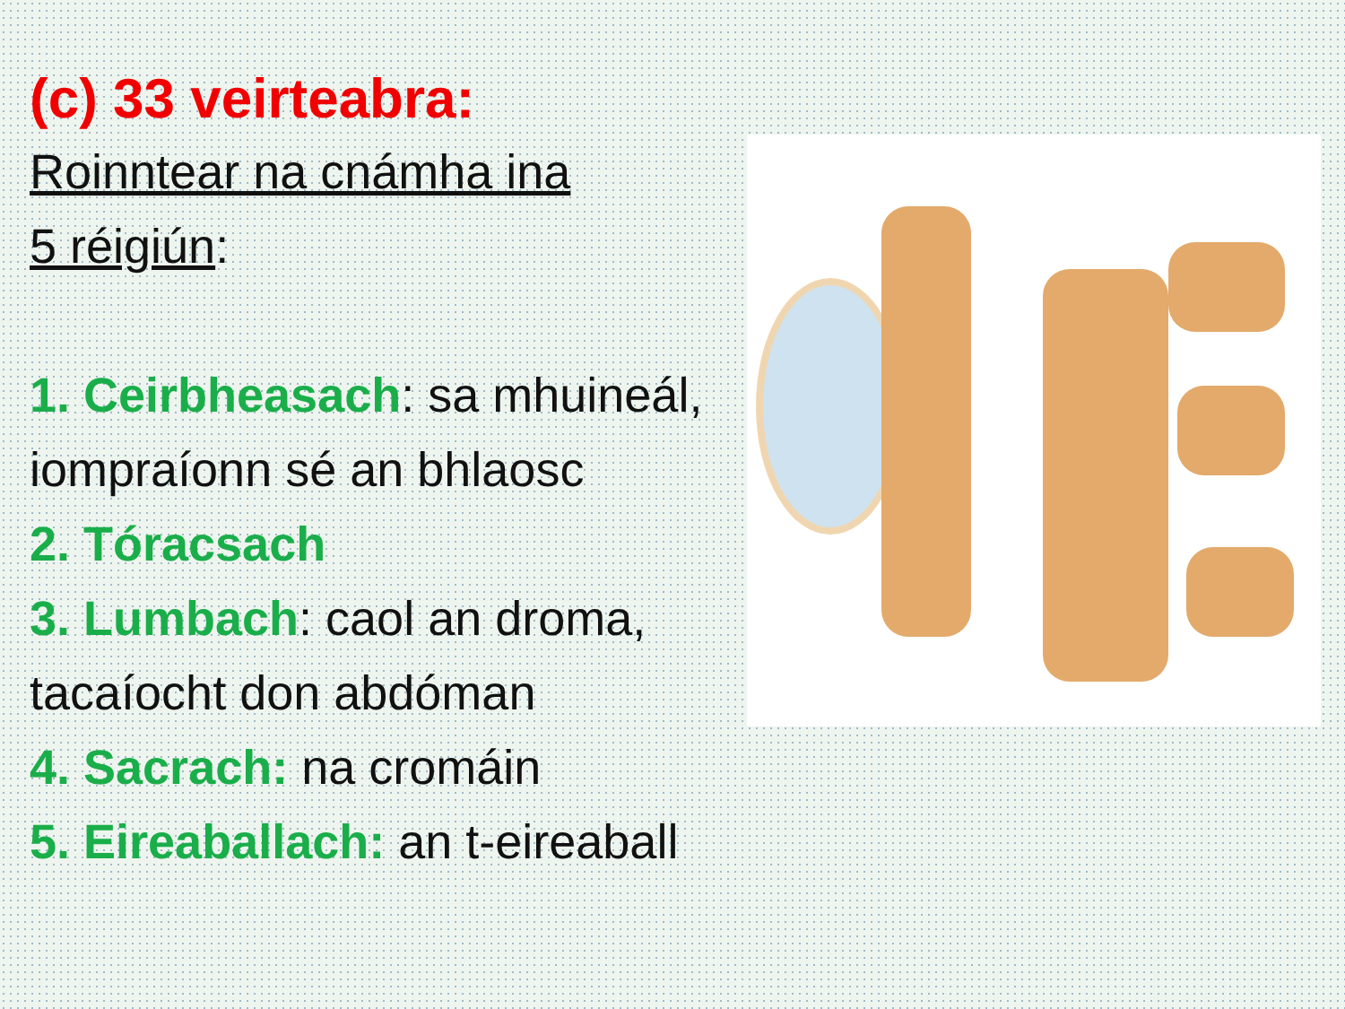(c) 33 veirteabra:
Roinntear na cnámha ina
5 réigiún:
1. Ceirbheasach: sa mhuineál, iompraíonn sé an bhlaosc
2. Tóracsach
3. Lumbach: caol an droma, tacaíocht don abdóman
4. Sacrach: na cromáin
5. Eireaballach: an t-eireaball